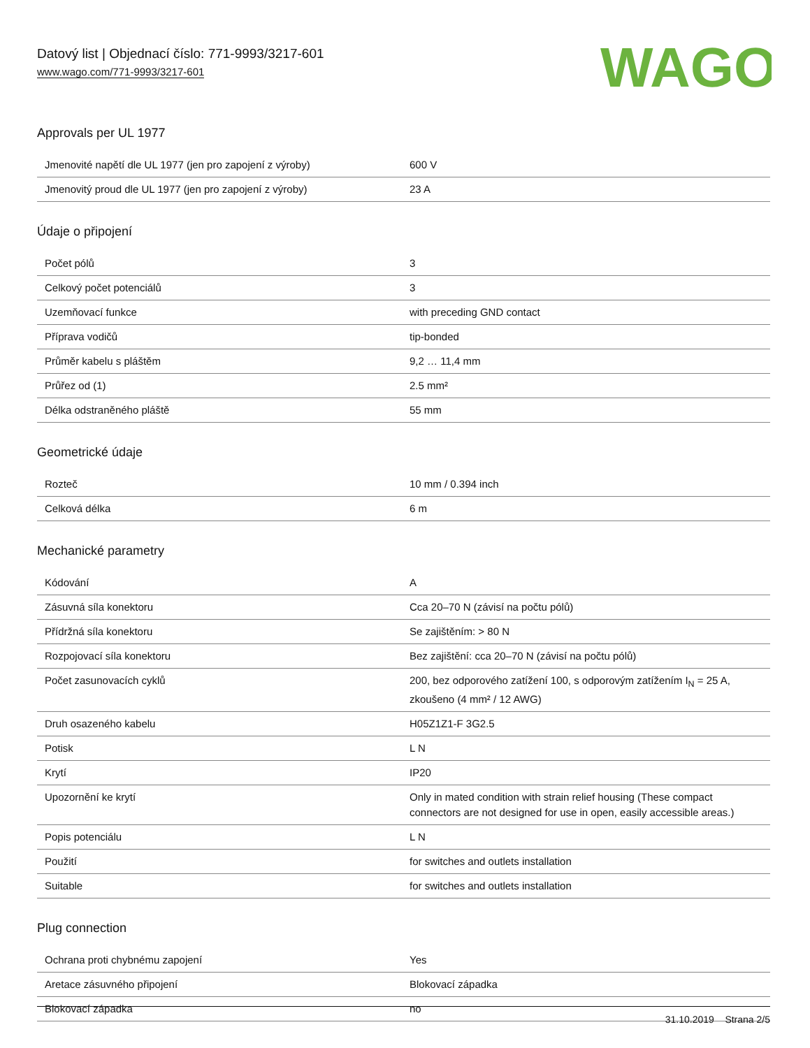Datový list | Objednací číslo: 771-9993/3217-601
www.wago.com/771-9993/3217-601
WAGO
Approvals per UL 1977
| Jmenovité napětí dle UL 1977 (jen pro zapojení z výroby) | 600 V |
| Jmenovitý proud dle UL 1977 (jen pro zapojení z výroby) | 23 A |
Údaje o připojení
| Počet pólů | 3 |
| Celkový počet potenciálů | 3 |
| Uzemňovací funkce | with preceding GND contact |
| Příprava vodičů | tip-bonded |
| Průměr kabelu s pláštěm | 9,2 … 11,4 mm |
| Průřez od (1) | 2.5 mm² |
| Délka odstraněného pláště | 55 mm |
Geometrické údaje
| Rozteč | 10 mm / 0.394 inch |
| Celková délka | 6 m |
Mechanické parametry
| Kódování | A |
| Zásuvná síla konektoru | Cca 20–70 N (závisí na počtu pólů) |
| Přídržná síla konektoru | Se zajištěním: > 80 N |
| Rozpojovací síla konektoru | Bez zajištění: cca 20–70 N (závisí na počtu pólů) |
| Počet zasunovacích cyklů | 200, bez odporového zatížení 100, s odporovým zatížením I<sub>N</sub> = 25 A, zkoušeno (4 mm² / 12 AWG) |
| Druh osazeného kabelu | H05Z1Z1-F 3G2.5 |
| Potisk | L N |
| Krytí | IP20 |
| Upozornění ke krytí | Only in mated condition with strain relief housing (These compact connectors are not designed for use in open, easily accessible areas.) |
| Popis potenciálu | L N |
| Použití | for switches and outlets installation |
| Suitable | for switches and outlets installation |
Plug connection
| Ochrana proti chybnému zapojení | Yes |
| Aretace zásuvného připojení | Blokovací západka |
| Blokovací západka | no |
31.10.2019 Strana 2/5